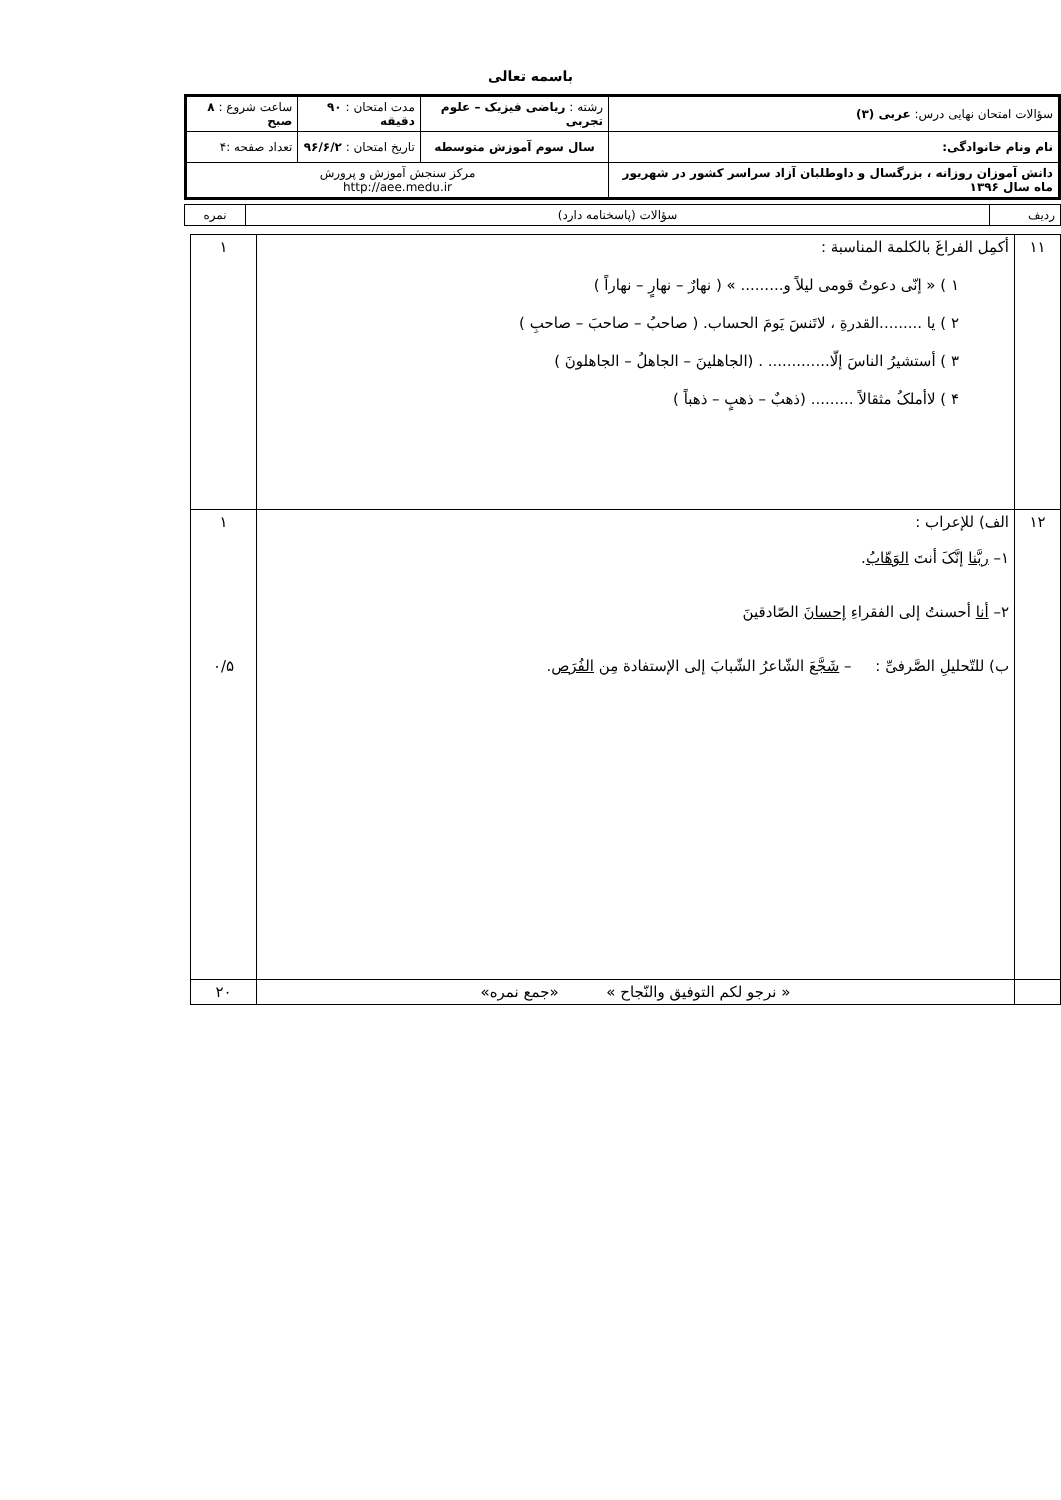باسمه تعالی
| سؤالات امتحان نهایی درس: عربی (۳) | رشته : ریاضی فیزیک – علوم تجربی | مدت امتحان : ۹۰ دقیقه | ساعت شروع : ۸ صبح |
| نام ونام خانوادگی: | سال سوم آموزش متوسطه | تاریخ امتحان : ۹۶/۶/۲ | تعداد صفحه :۴ |
| دانش آموزان روزانه ، بزرگسال و داوطلبان آزاد سراسر کشور در شهریور ماه سال ۱۳۹۶ | مرکز سنجش آموزش و پرورش http://aee.medu.ir | | |
| ردیف | سؤالات (پاسخنامه دارد) | نمره |
| ۱۱ | أکمِل الفراغَ بالکلمة المناسبة : ۱ ) « إنّی دعوتُ قومی لیلاً و......... » ( نهارٌ – نهارٍ – نهاراً ) ۲ ) یا .........القدرةِ ، لاتَنسَ یَومَ الحساب. ( صاحبُ – صاحبَ – صاحبِ ) ۳ ) أستشیرُ الناسَ إلّا............. . (الجاهلینَ – الجاهلُ – الجاهلونَ ) ۴ ) لاأملکُ مثقالاً ......... (ذهبٌ – ذهبٍ – ذهباً ) | ۱ |
| ۱۲ | الف) للإعراب : ۱– ربَّنا إنَّکَ أنتَ الوَهّابُ . ۲– أنا أحسنتُ إلی الفقراءِ إحسانَ الصّادقینَ ب) للتّحلیلِ الصَّرفیِّ : – شَجَّعَ الشّاعرُ الشّبابَ إلی الإستفادة مِن الفُرَص . | ۱ ۰/۵ |
| | « نرجو لکم التوفیق والنّجاح » «جمع نمره» | ۲۰ |